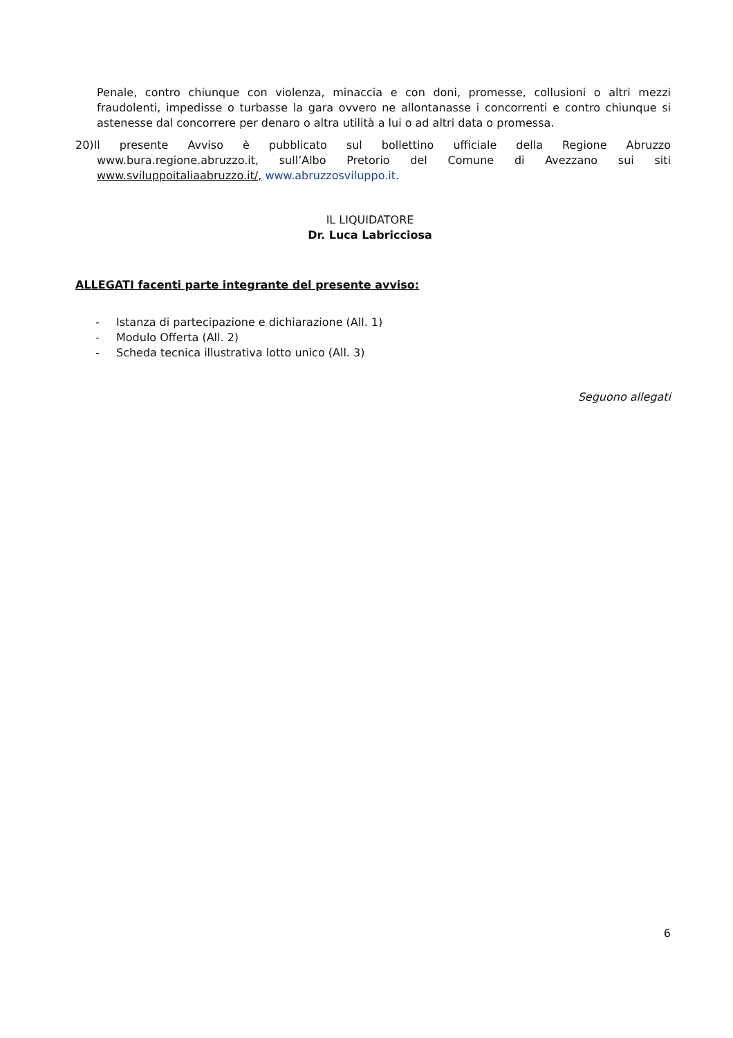Penale, contro chiunque con violenza, minaccia e con doni, promesse, collusioni o altri mezzi fraudolenti, impedisse o turbasse la gara ovvero ne allontanasse i concorrenti e contro chiunque si astenesse dal concorrere per denaro o altra utilità a lui o ad altri data o promessa.
20)Il presente Avviso è pubblicato sul bollettino ufficiale della Regione Abruzzo www.bura.regione.abruzzo.it, sull’Albo Pretorio del Comune di Avezzano sui siti www.sviluppoitaliaabruzzo.it/, www.abruzzosviluppo.it.
IL LIQUIDATORE
Dr. Luca Labricciosa
ALLEGATI facenti parte integrante del presente avviso:
- Istanza di partecipazione e dichiarazione (All. 1)
- Modulo Offerta (All. 2)
- Scheda tecnica illustrativa lotto unico (All. 3)
Seguono allegati
6